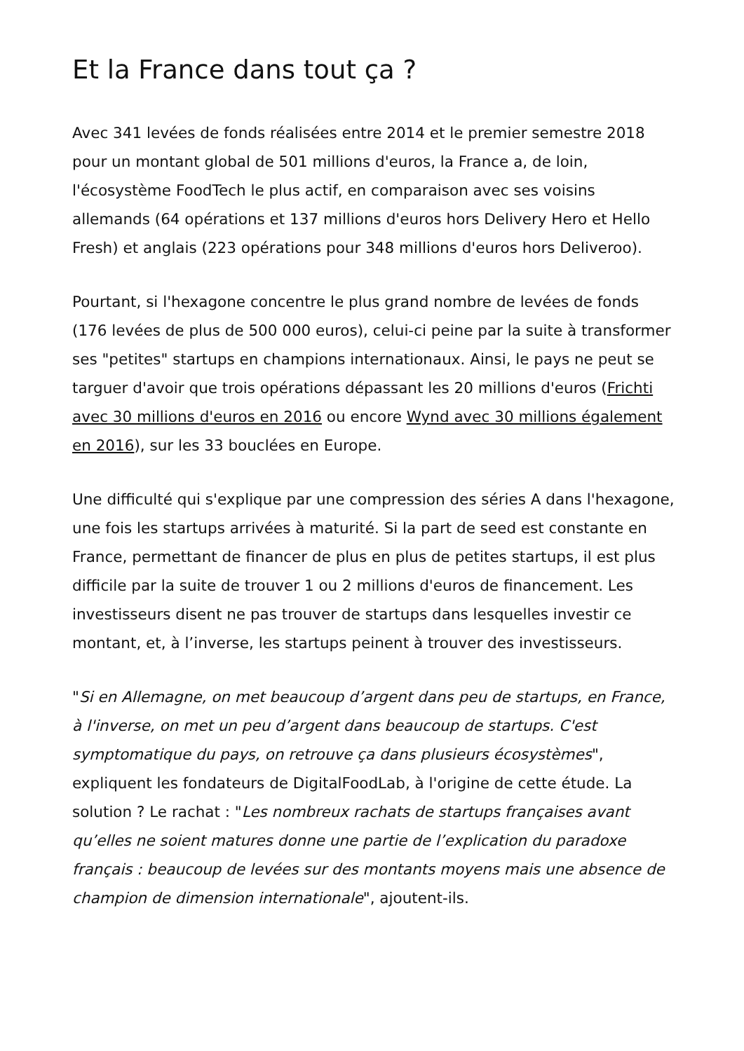Et la France dans tout ça ?
Avec 341 levées de fonds réalisées entre 2014 et le premier semestre 2018 pour un montant global de 501 millions d'euros, la France a, de loin, l'écosystème FoodTech le plus actif, en comparaison avec ses voisins allemands (64 opérations et 137 millions d'euros hors Delivery Hero et Hello Fresh) et anglais (223 opérations pour 348 millions d'euros hors Deliveroo).
Pourtant, si l'hexagone concentre le plus grand nombre de levées de fonds (176 levées de plus de 500 000 euros), celui-ci peine par la suite à transformer ses "petites" startups en champions internationaux. Ainsi, le pays ne peut se targuer d'avoir que trois opérations dépassant les 20 millions d'euros (Frichti avec 30 millions d'euros en 2016 ou encore Wynd avec 30 millions également en 2016), sur les 33 bouclées en Europe.
Une difficulté qui s'explique par une compression des séries A dans l'hexagone, une fois les startups arrivées à maturité. Si la part de seed est constante en France, permettant de financer de plus en plus de petites startups, il est plus difficile par la suite de trouver 1 ou 2 millions d'euros de financement. Les investisseurs disent ne pas trouver de startups dans lesquelles investir ce montant, et, à l’inverse, les startups peinent à trouver des investisseurs.
"Si en Allemagne, on met beaucoup d’argent dans peu de startups, en France, à l'inverse, on met un peu d’argent dans beaucoup de startups. C'est symptomatique du pays, on retrouve ça dans plusieurs écosystèmes", expliquent les fondateurs de DigitalFoodLab, à l'origine de cette étude. La solution ? Le rachat : "Les nombreux rachats de startups françaises avant qu’elles ne soient matures donne une partie de l’explication du paradoxe français : beaucoup de levées sur des montants moyens mais une absence de champion de dimension internationale", ajoutent-ils.